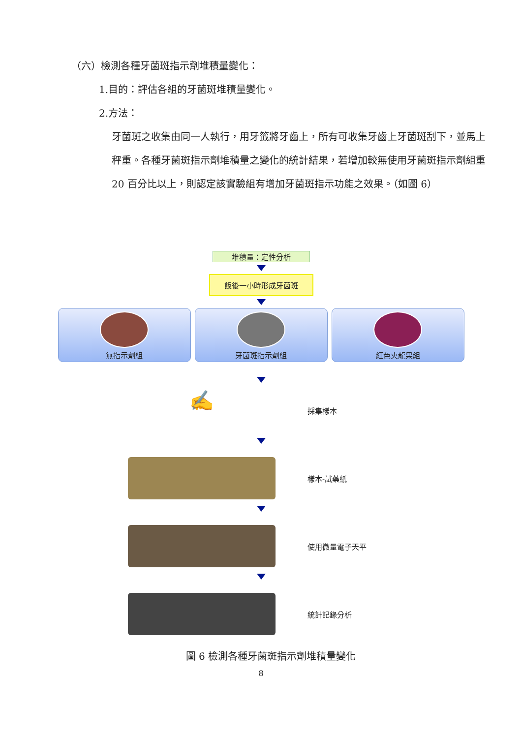（六）檢測各種牙菌斑指示劑堆積量變化：
1.目的：評估各組的牙菌斑堆積量變化。
2.方法：
牙菌斑之收集由同一人執行，用牙籤將牙齒上，所有可收集牙齒上牙菌斑刮下，並馬上秤重。各種牙菌斑指示劑堆積量之變化的統計結果，若增加較無使用牙菌斑指示劑組重 20 百分比以上，則認定該實驗組有增加牙菌斑指示功能之效果。（如圖 6）
堆積量：定性分析
飯後一小時形成牙菌斑
無指示劑組 牙菌斑指示劑組 紅色火龍果組
✍
採集樣本
樣本-試藥紙
使用微量電子天平
統計記錄分析
圖 6 檢測各種牙菌斑指示劑堆積量變化
8